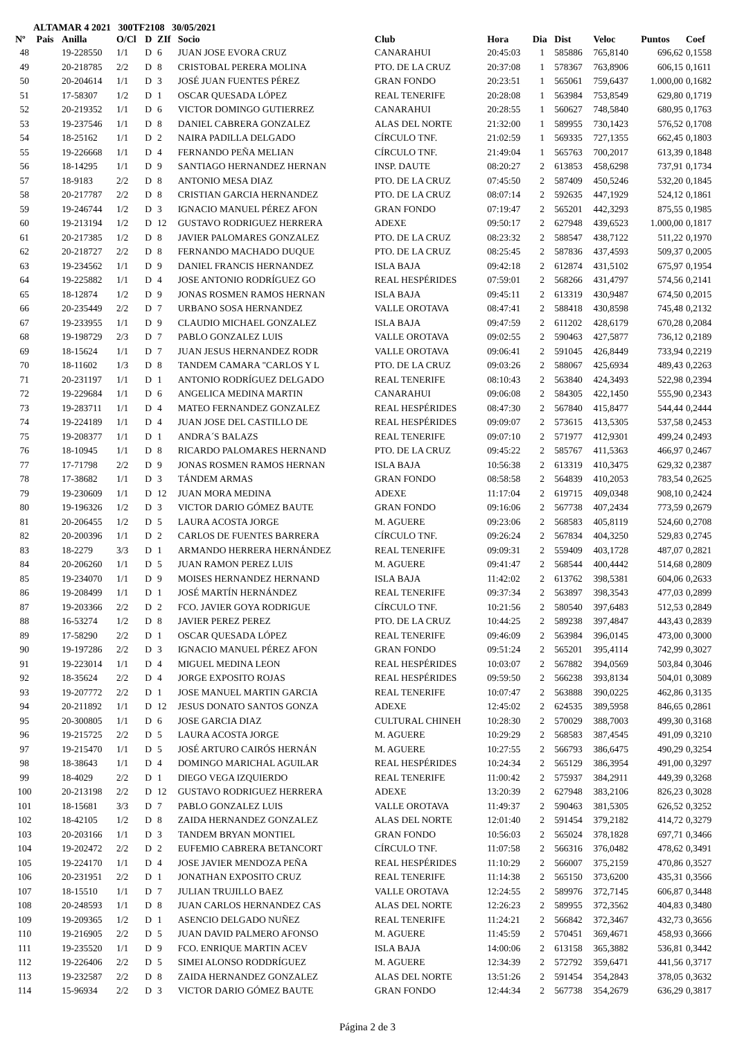ALTAMAR 4 2021 300TF2108 30/05/2021
| Nº | Pais | Anilla | O/Cl | D | ZIf | Socio | Club | Hora | Dia | Dist | Veloc | Puntos | Coef |
| --- | --- | --- | --- | --- | --- | --- | --- | --- | --- | --- | --- | --- | --- |
| 48 | | 19-228550 | 1/1 | D | 6 | JUAN JOSE EVORA CRUZ | CANARAHUI | 20:45:03 | 1 | 585886 | 765,8140 | 696,62 | 0,1558 |
| 49 | | 20-218785 | 2/2 | D | 8 | CRISTOBAL PERERA MOLINA | PTO. DE LA CRUZ | 20:37:08 | 1 | 578367 | 763,8906 | 606,15 | 0,1611 |
| 50 | | 20-204614 | 1/1 | D | 3 | JOSÉ JUAN FUENTES PÉREZ | GRAN FONDO | 20:23:51 | 1 | 565061 | 759,6437 | 1.000,00 | 0,1682 |
| 51 | | 17-58307 | 1/2 | D | 1 | OSCAR QUESADA LÓPEZ | REAL TENERIFE | 20:28:08 | 1 | 563984 | 753,8549 | 629,80 | 0,1719 |
| 52 | | 20-219352 | 1/1 | D | 6 | VICTOR DOMINGO GUTIERREZ | CANARAHUI | 20:28:55 | 1 | 560627 | 748,5840 | 680,95 | 0,1763 |
| 53 | | 19-237546 | 1/1 | D | 8 | DANIEL CABRERA GONZALEZ | ALAS DEL NORTE | 21:32:00 | 1 | 589955 | 730,1423 | 576,52 | 0,1708 |
| 54 | | 18-25162 | 1/1 | D | 2 | NAIRA PADILLA DELGADO | CÍRCULO TNF. | 21:02:59 | 1 | 569335 | 727,1355 | 662,45 | 0,1803 |
| 55 | | 19-226668 | 1/1 | D | 4 | FERNANDO PEÑA MELIAN | CÍRCULO TNF. | 21:49:04 | 1 | 565763 | 700,2017 | 613,39 | 0,1848 |
| 56 | | 18-14295 | 1/1 | D | 9 | SANTIAGO HERNANDEZ HERNAN | INSP. DAUTE | 08:20:27 | 2 | 613853 | 458,6298 | 737,91 | 0,1734 |
| 57 | | 18-9183 | 2/2 | D | 8 | ANTONIO MESA DIAZ | PTO. DE LA CRUZ | 07:45:50 | 2 | 587409 | 450,5246 | 532,20 | 0,1845 |
| 58 | | 20-217787 | 2/2 | D | 8 | CRISTIAN GARCIA HERNANDEZ | PTO. DE LA CRUZ | 08:07:14 | 2 | 592635 | 447,1929 | 524,12 | 0,1861 |
| 59 | | 19-246744 | 1/2 | D | 3 | IGNACIO MANUEL PÉREZ AFON | GRAN FONDO | 07:19:47 | 2 | 565201 | 442,3293 | 875,55 | 0,1985 |
| 60 | | 19-213194 | 1/2 | D | 12 | GUSTAVO RODRIGUEZ HERRERA | ADEXE | 09:50:17 | 2 | 627948 | 439,6523 | 1.000,00 | 0,1817 |
| 61 | | 20-217385 | 1/2 | D | 8 | JAVIER PALOMARES GONZALEZ | PTO. DE LA CRUZ | 08:23:32 | 2 | 588547 | 438,7122 | 511,22 | 0,1970 |
| 62 | | 20-218727 | 2/2 | D | 8 | FERNANDO MACHADO DUQUE | PTO. DE LA CRUZ | 08:25:45 | 2 | 587836 | 437,4593 | 509,37 | 0,2005 |
| 63 | | 19-234562 | 1/1 | D | 9 | DANIEL FRANCIS HERNANDEZ | ISLA BAJA | 09:42:18 | 2 | 612874 | 431,5102 | 675,97 | 0,1954 |
| 64 | | 19-225882 | 1/1 | D | 4 | JOSE ANTONIO RODRÍGUEZ GO | REAL HESPÉRIDES | 07:59:01 | 2 | 568266 | 431,4797 | 574,56 | 0,2141 |
| 65 | | 18-12874 | 1/2 | D | 9 | JONAS ROSMEN RAMOS HERNAN | ISLA BAJA | 09:45:11 | 2 | 613319 | 430,9487 | 674,50 | 0,2015 |
| 66 | | 20-235449 | 2/2 | D | 7 | URBANO SOSA HERNANDEZ | VALLE OROTAVA | 08:47:41 | 2 | 588418 | 430,8598 | 745,48 | 0,2132 |
| 67 | | 19-233955 | 1/1 | D | 9 | CLAUDIO MICHAEL GONZALEZ | ISLA BAJA | 09:47:59 | 2 | 611202 | 428,6179 | 670,28 | 0,2084 |
| 68 | | 19-198729 | 2/3 | D | 7 | PABLO GONZALEZ LUIS | VALLE OROTAVA | 09:02:55 | 2 | 590463 | 427,5877 | 736,12 | 0,2189 |
| 69 | | 18-15624 | 1/1 | D | 7 | JUAN JESUS HERNANDEZ RODR | VALLE OROTAVA | 09:06:41 | 2 | 591045 | 426,8449 | 733,94 | 0,2219 |
| 70 | | 18-11602 | 1/3 | D | 8 | TANDEM CAMARA "CARLOS Y L | PTO. DE LA CRUZ | 09:03:26 | 2 | 588067 | 425,6934 | 489,43 | 0,2263 |
| 71 | | 20-231197 | 1/1 | D | 1 | ANTONIO RODRÍGUEZ DELGADO | REAL TENERIFE | 08:10:43 | 2 | 563840 | 424,3493 | 522,98 | 0,2394 |
| 72 | | 19-229684 | 1/1 | D | 6 | ANGELICA MEDINA MARTIN | CANARAHUI | 09:06:08 | 2 | 584305 | 422,1450 | 555,90 | 0,2343 |
| 73 | | 19-283711 | 1/1 | D | 4 | MATEO FERNANDEZ GONZALEZ | REAL HESPÉRIDES | 08:47:30 | 2 | 567840 | 415,8477 | 544,44 | 0,2444 |
| 74 | | 19-224189 | 1/1 | D | 4 | JUAN JOSE DEL CASTILLO DE | REAL HESPÉRIDES | 09:09:07 | 2 | 573615 | 413,5305 | 537,58 | 0,2453 |
| 75 | | 19-208377 | 1/1 | D | 1 | ANDRA´S BALAZS | REAL TENERIFE | 09:07:10 | 2 | 571977 | 412,9301 | 499,24 | 0,2493 |
| 76 | | 18-10945 | 1/1 | D | 8 | RICARDO PALOMARES HERNAND | PTO. DE LA CRUZ | 09:45:22 | 2 | 585767 | 411,5363 | 466,97 | 0,2467 |
| 77 | | 17-71798 | 2/2 | D | 9 | JONAS ROSMEN RAMOS HERNAN | ISLA BAJA | 10:56:38 | 2 | 613319 | 410,3475 | 629,32 | 0,2387 |
| 78 | | 17-38682 | 1/1 | D | 3 | TÁNDEM ARMAS | GRAN FONDO | 08:58:58 | 2 | 564839 | 410,2053 | 783,54 | 0,2625 |
| 79 | | 19-230609 | 1/1 | D | 12 | JUAN MORA MEDINA | ADEXE | 11:17:04 | 2 | 619715 | 409,0348 | 908,10 | 0,2424 |
| 80 | | 19-196326 | 1/2 | D | 3 | VICTOR DARIO GÓMEZ BAUTE | GRAN FONDO | 09:16:06 | 2 | 567738 | 407,2434 | 773,59 | 0,2679 |
| 81 | | 20-206455 | 1/2 | D | 5 | LAURA ACOSTA JORGE | M. AGUERE | 09:23:06 | 2 | 568583 | 405,8119 | 524,60 | 0,2708 |
| 82 | | 20-200396 | 1/1 | D | 2 | CARLOS DE FUENTES BARRERA | CÍRCULO TNF. | 09:26:24 | 2 | 567834 | 404,3250 | 529,83 | 0,2745 |
| 83 | | 18-2279 | 3/3 | D | 1 | ARMANDO HERRERA HERNÁNDEZ | REAL TENERIFE | 09:09:31 | 2 | 559409 | 403,1728 | 487,07 | 0,2821 |
| 84 | | 20-206260 | 1/1 | D | 5 | JUAN RAMON PEREZ LUIS | M. AGUERE | 09:41:47 | 2 | 568544 | 400,4442 | 514,68 | 0,2809 |
| 85 | | 19-234070 | 1/1 | D | 9 | MOISES HERNANDEZ HERNAND | ISLA BAJA | 11:42:02 | 2 | 613762 | 398,5381 | 604,06 | 0,2633 |
| 86 | | 19-208499 | 1/1 | D | 1 | JOSÉ MARTÍN HERNÁNDEZ | REAL TENERIFE | 09:37:34 | 2 | 563897 | 398,3543 | 477,03 | 0,2899 |
| 87 | | 19-203366 | 2/2 | D | 2 | FCO. JAVIER GOYA RODRIGUE | CÍRCULO TNF. | 10:21:56 | 2 | 580540 | 397,6483 | 512,53 | 0,2849 |
| 88 | | 16-53274 | 1/2 | D | 8 | JAVIER PEREZ PEREZ | PTO. DE LA CRUZ | 10:44:25 | 2 | 589238 | 397,4847 | 443,43 | 0,2839 |
| 89 | | 17-58290 | 2/2 | D | 1 | OSCAR QUESADA LÓPEZ | REAL TENERIFE | 09:46:09 | 2 | 563984 | 396,0145 | 473,00 | 0,3000 |
| 90 | | 19-197286 | 2/2 | D | 3 | IGNACIO MANUEL PÉREZ AFON | GRAN FONDO | 09:51:24 | 2 | 565201 | 395,4114 | 742,99 | 0,3027 |
| 91 | | 19-223014 | 1/1 | D | 4 | MIGUEL MEDINA LEON | REAL HESPÉRIDES | 10:03:07 | 2 | 567882 | 394,0569 | 503,84 | 0,3046 |
| 92 | | 18-35624 | 2/2 | D | 4 | JORGE EXPOSITO ROJAS | REAL HESPÉRIDES | 09:59:50 | 2 | 566238 | 393,8134 | 504,01 | 0,3089 |
| 93 | | 19-207772 | 2/2 | D | 1 | JOSE MANUEL MARTIN GARCIA | REAL TENERIFE | 10:07:47 | 2 | 563888 | 390,0225 | 462,86 | 0,3135 |
| 94 | | 20-211892 | 1/1 | D | 12 | JESUS DONATO SANTOS GONZA | ADEXE | 12:45:02 | 2 | 624535 | 389,5958 | 846,65 | 0,2861 |
| 95 | | 20-300805 | 1/1 | D | 6 | JOSE GARCIA DIAZ | CULTURAL CHINEH | 10:28:30 | 2 | 570029 | 388,7003 | 499,30 | 0,3168 |
| 96 | | 19-215725 | 2/2 | D | 5 | LAURA ACOSTA JORGE | M. AGUERE | 10:29:29 | 2 | 568583 | 387,4545 | 491,09 | 0,3210 |
| 97 | | 19-215470 | 1/1 | D | 5 | JOSÉ ARTURO CAIRÓS HERNÁN | M. AGUERE | 10:27:55 | 2 | 566793 | 386,6475 | 490,29 | 0,3254 |
| 98 | | 18-38643 | 1/1 | D | 4 | DOMINGO MARICHAL AGUILAR | REAL HESPÉRIDES | 10:24:34 | 2 | 565129 | 386,3954 | 491,00 | 0,3297 |
| 99 | | 18-4029 | 2/2 | D | 1 | DIEGO VEGA IZQUIERDO | REAL TENERIFE | 11:00:42 | 2 | 575937 | 384,2911 | 449,39 | 0,3268 |
| 100 | | 20-213198 | 2/2 | D | 12 | GUSTAVO RODRIGUEZ HERRERA | ADEXE | 13:20:39 | 2 | 627948 | 383,2106 | 826,23 | 0,3028 |
| 101 | | 18-15681 | 3/3 | D | 7 | PABLO GONZALEZ LUIS | VALLE OROTAVA | 11:49:37 | 2 | 590463 | 381,5305 | 626,52 | 0,3252 |
| 102 | | 18-42105 | 1/2 | D | 8 | ZAIDA HERNANDEZ GONZALEZ | ALAS DEL NORTE | 12:01:40 | 2 | 591454 | 379,2182 | 414,72 | 0,3279 |
| 103 | | 20-203166 | 1/1 | D | 3 | TANDEM BRYAN MONTIEL | GRAN FONDO | 10:56:03 | 2 | 565024 | 378,1828 | 697,71 | 0,3466 |
| 104 | | 19-202472 | 2/2 | D | 2 | EUFEMIO CABRERA BETANCORT | CÍRCULO TNF. | 11:07:58 | 2 | 566316 | 376,0482 | 478,62 | 0,3491 |
| 105 | | 19-224170 | 1/1 | D | 4 | JOSE JAVIER MENDOZA PEÑA | REAL HESPÉRIDES | 11:10:29 | 2 | 566007 | 375,2159 | 470,86 | 0,3527 |
| 106 | | 20-231951 | 2/2 | D | 1 | JONATHAN EXPOSITO CRUZ | REAL TENERIFE | 11:14:38 | 2 | 565150 | 373,6200 | 435,31 | 0,3566 |
| 107 | | 18-15510 | 1/1 | D | 7 | JULIAN TRUJILLO BAEZ | VALLE OROTAVA | 12:24:55 | 2 | 589976 | 372,7145 | 606,87 | 0,3448 |
| 108 | | 20-248593 | 1/1 | D | 8 | JUAN CARLOS HERNANDEZ CAS | ALAS DEL NORTE | 12:26:23 | 2 | 589955 | 372,3562 | 404,83 | 0,3480 |
| 109 | | 19-209365 | 1/2 | D | 1 | ASENCIO DELGADO NUÑEZ | REAL TENERIFE | 11:24:21 | 2 | 566842 | 372,3467 | 432,73 | 0,3656 |
| 110 | | 19-216905 | 2/2 | D | 5 | JUAN DAVID PALMERO AFONSO | M. AGUERE | 11:45:59 | 2 | 570451 | 369,4671 | 458,93 | 0,3666 |
| 111 | | 19-235520 | 1/1 | D | 9 | FCO. ENRIQUE MARTIN ACEV | ISLA BAJA | 14:00:06 | 2 | 613158 | 365,3882 | 536,81 | 0,3442 |
| 112 | | 19-226406 | 2/2 | D | 5 | SIMEI ALONSO RODDRÍGUEZ | M. AGUERE | 12:34:39 | 2 | 572792 | 359,6471 | 441,56 | 0,3717 |
| 113 | | 19-232587 | 2/2 | D | 8 | ZAIDA HERNANDEZ GONZALEZ | ALAS DEL NORTE | 13:51:26 | 2 | 591454 | 354,2843 | 378,05 | 0,3632 |
| 114 | | 15-96934 | 2/2 | D | 3 | VICTOR DARIO GÓMEZ BAUTE | GRAN FONDO | 12:44:34 | 2 | 567738 | 354,2679 | 636,29 | 0,3817 |
Página 2 de 3